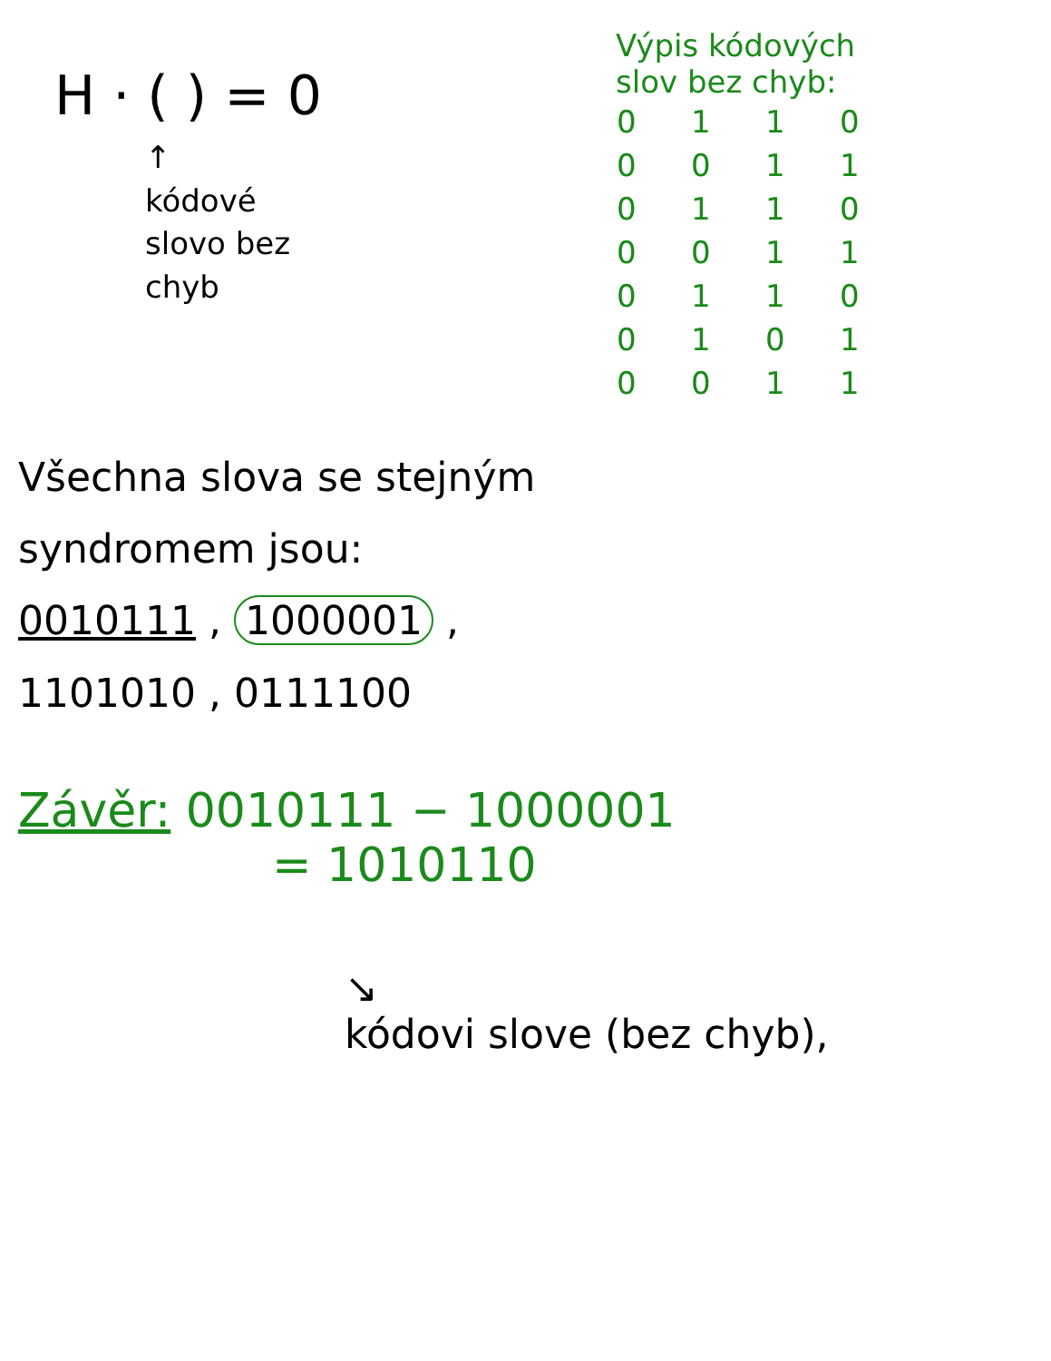H · ( ) = 0
↑
kódové
slovo bez
chyb
Výpis kódových
slov bez chyb:
| 0 | 1 | 1 | 0 |
| 0 | 0 | 1 | 1 |
| 0 | 1 | 1 | 0 |
| 0 | 0 | 1 | 1 |
| 0 | 1 | 1 | 0 |
| 0 | 1 | 0 | 1 |
| 0 | 0 | 1 | 1 |
Všechna slova se stejným
syndromem jsou:
0010111 , 1000001 ,
1101010 , 0111100
Závěr: 0010111 − 1000001
= 1010110
↘
kódovi slove (bez chyb),